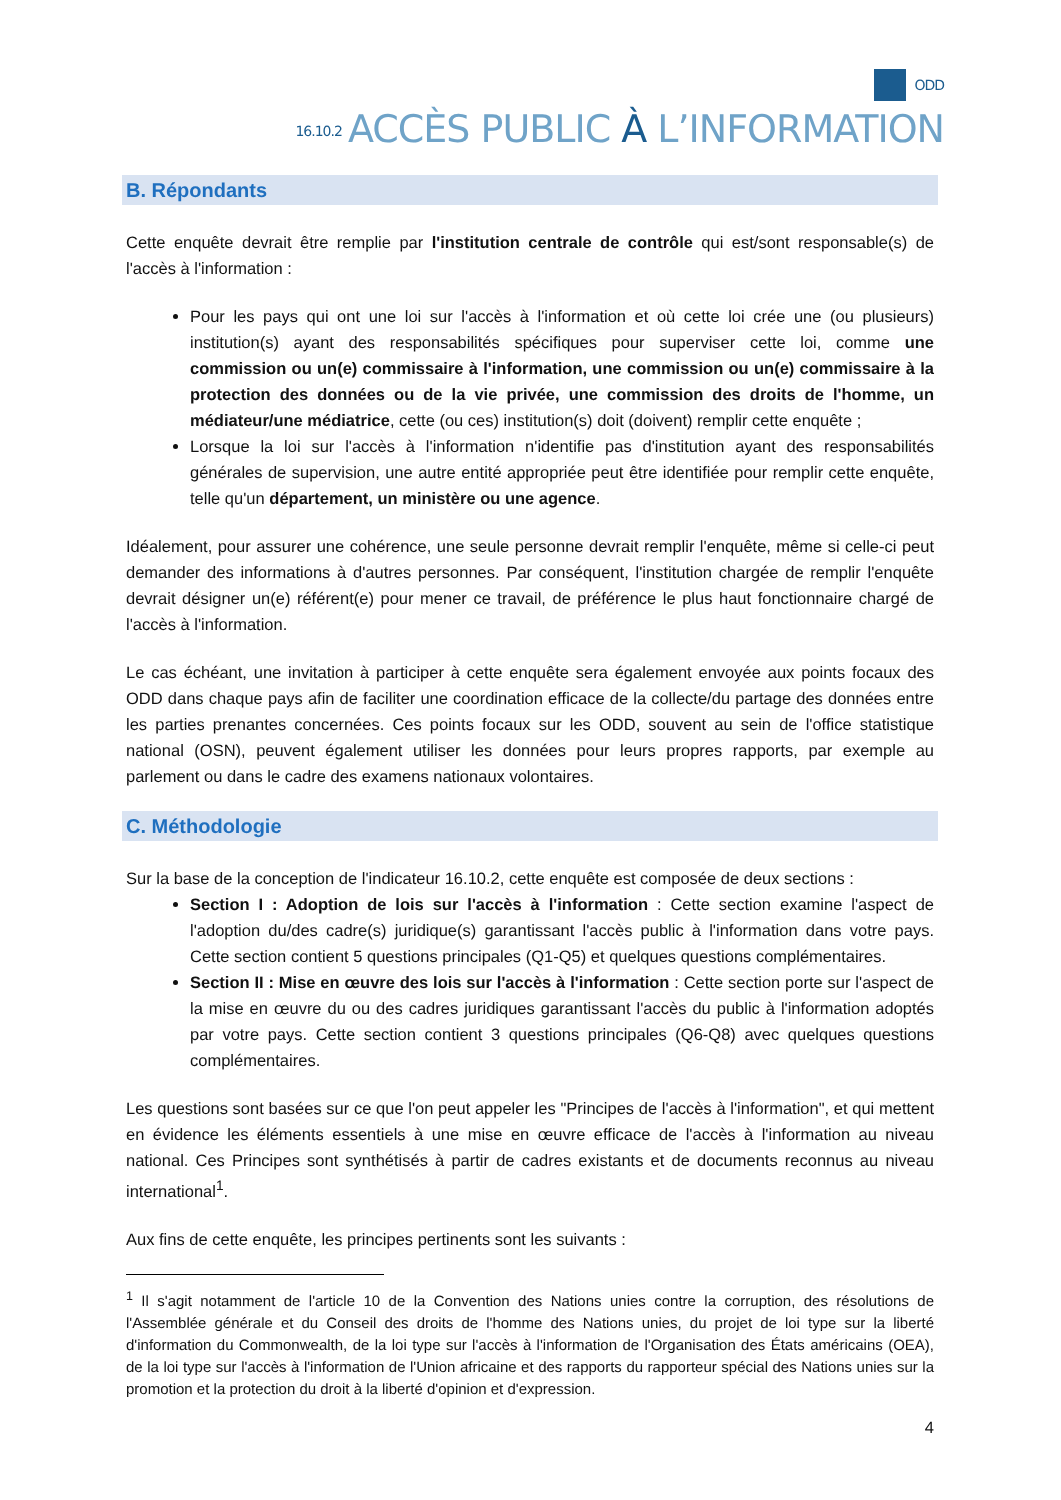ODD
16.10.2 ACCÈS PUBLIC À L’INFORMATION
B. Répondants
Cette enquête devrait être remplie par l'institution centrale de contrôle qui est/sont responsable(s) de l'accès à l'information :
Pour les pays qui ont une loi sur l'accès à l'information et où cette loi crée une (ou plusieurs) institution(s) ayant des responsabilités spécifiques pour superviser cette loi, comme une commission ou un(e) commissaire à l'information, une commission ou un(e) commissaire à la protection des données ou de la vie privée, une commission des droits de l'homme, un médiateur/une médiatrice, cette (ou ces) institution(s) doit (doivent) remplir cette enquête ;
Lorsque la loi sur l'accès à l'information n'identifie pas d'institution ayant des responsabilités générales de supervision, une autre entité appropriée peut être identifiée pour remplir cette enquête, telle qu'un département, un ministère ou une agence.
Idéalement, pour assurer une cohérence, une seule personne devrait remplir l'enquête, même si celle-ci peut demander des informations à d'autres personnes. Par conséquent, l'institution chargée de remplir l'enquête devrait désigner un(e) référent(e) pour mener ce travail, de préférence le plus haut fonctionnaire chargé de l'accès à l'information.
Le cas échéant, une invitation à participer à cette enquête sera également envoyée aux points focaux des ODD dans chaque pays afin de faciliter une coordination efficace de la collecte/du partage des données entre les parties prenantes concernées. Ces points focaux sur les ODD, souvent au sein de l'office statistique national (OSN), peuvent également utiliser les données pour leurs propres rapports, par exemple au parlement ou dans le cadre des examens nationaux volontaires.
C. Méthodologie
Sur la base de la conception de l'indicateur 16.10.2, cette enquête est composée de deux sections :
Section I : Adoption de lois sur l'accès à l'information : Cette section examine l'aspect de l'adoption du/des cadre(s) juridique(s) garantissant l'accès public à l'information dans votre pays. Cette section contient 5 questions principales (Q1-Q5) et quelques questions complémentaires.
Section II : Mise en œuvre des lois sur l'accès à l'information : Cette section porte sur l'aspect de la mise en œuvre du ou des cadres juridiques garantissant l'accès du public à l'information adoptés par votre pays. Cette section contient 3 questions principales (Q6-Q8) avec quelques questions complémentaires.
Les questions sont basées sur ce que l'on peut appeler les "Principes de l'accès à l'information", et qui mettent en évidence les éléments essentiels à une mise en œuvre efficace de l'accès à l'information au niveau national. Ces Principes sont synthétisés à partir de cadres existants et de documents reconnus au niveau international<sup>1</sup>.
Aux fins de cette enquête, les principes pertinents sont les suivants :
<sup>1</sup> Il s'agit notamment de l'article 10 de la Convention des Nations unies contre la corruption, des résolutions de l'Assemblée générale et du Conseil des droits de l'homme des Nations unies, du projet de loi type sur la liberté d'information du Commonwealth, de la loi type sur l'accès à l'information de l'Organisation des États américains (OEA), de la loi type sur l'accès à l'information de l'Union africaine et des rapports du rapporteur spécial des Nations unies sur la promotion et la protection du droit à la liberté d'opinion et d'expression.
4